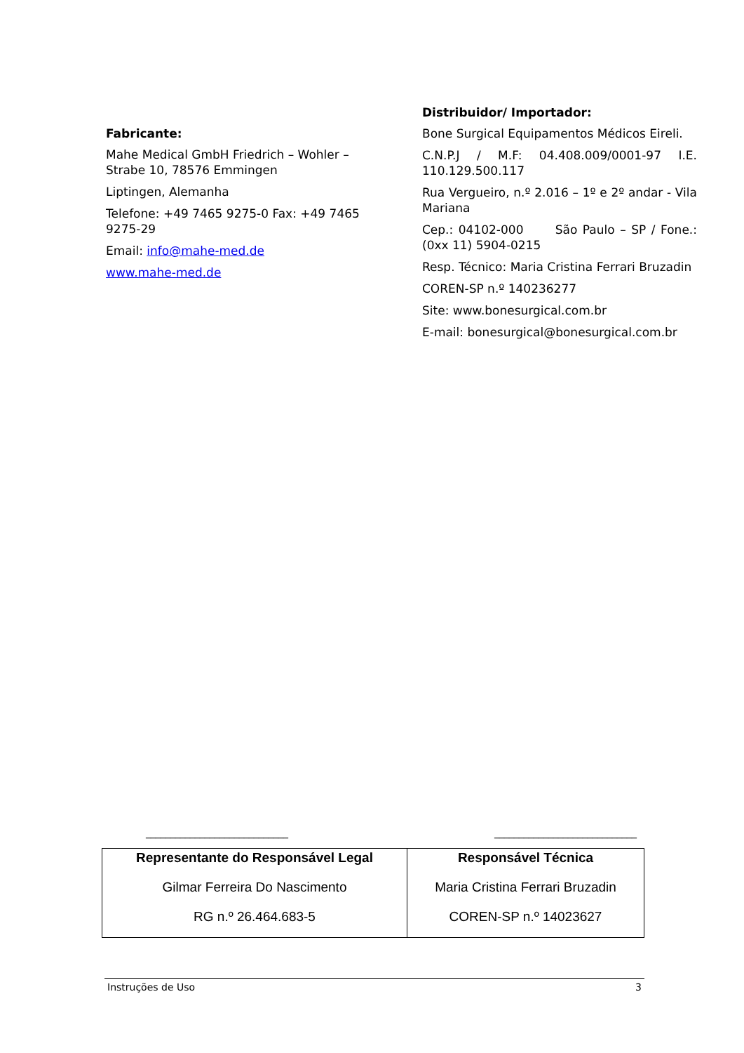Fabricante:
Mahe Medical GmbH Friedrich – Wohler – Strabe 10, 78576 Emmingen
Liptingen, Alemanha
Telefone: +49 7465 9275-0 Fax: +49 7465 9275-29
Email: info@mahe-med.de
www.mahe-med.de
Distribuidor/ Importador:
Bone Surgical Equipamentos Médicos Eireli.
C.N.P.J / M.F: 04.408.009/0001-97 I.E. 110.129.500.117
Rua Vergueiro, n.º 2.016 – 1º e 2º andar - Vila Mariana
Cep.: 04102-000 São Paulo – SP / Fone.: (0xx 11) 5904-0215
Resp. Técnico: Maria Cristina Ferrari Bruzadin
COREN-SP n.º 140236277
Site: www.bonesurgical.com.br
E-mail: bonesurgical@bonesurgical.com.br
_____________________________ _____________________________
| Representante do Responsável Legal Gilmar Ferreira Do Nascimento RG n.º 26.464.683-5 | Responsável Técnica Maria Cristina Ferrari Bruzadin COREN-SP n.º 14023627 |
Instruções de Uso 3